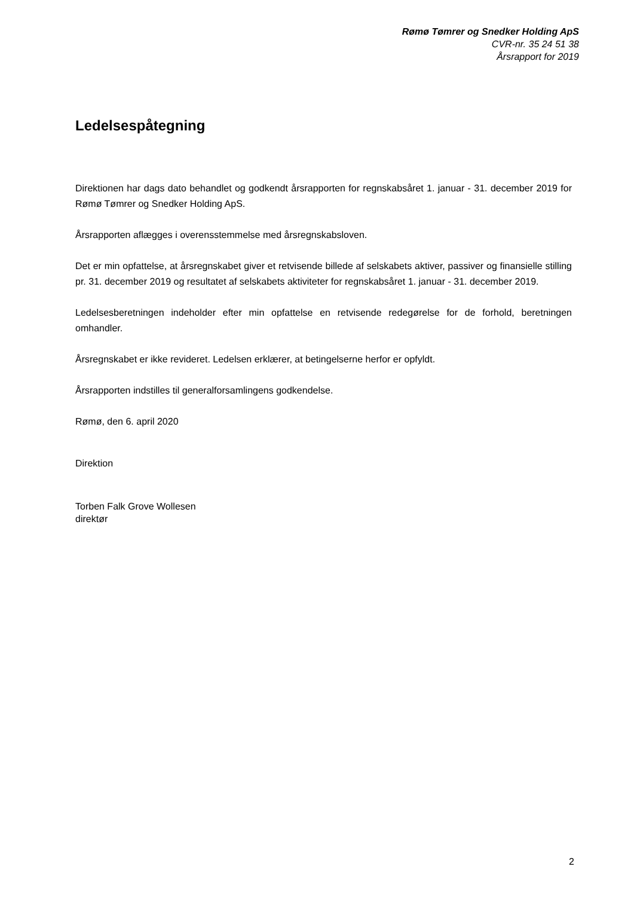Rømø Tømrer og Snedker Holding ApS
CVR-nr. 35 24 51 38
Årsrapport for 2019
Ledelsespåtegning
Direktionen har dags dato behandlet og godkendt årsrapporten for regnskabsåret 1. januar - 31. december 2019 for Rømø Tømrer og Snedker Holding ApS.
Årsrapporten aflægges i overensstemmelse med årsregnskabsloven.
Det er min opfattelse, at årsregnskabet giver et retvisende billede af selskabets aktiver, passiver og finan­sielle stilling pr. 31. december 2019 og resultatet af selskabets aktiviteter for regnskabsåret 1. januar - 31. december 2019.
Ledelsesberetningen indeholder efter min opfattelse en retvisende redegørelse for de forhold, beretningen omhandler.
Årsregnskabet er ikke revideret. Ledelsen erklærer, at betingelserne herfor er opfyldt.
Årsrapporten indstilles til generalforsamlingens godkendelse.
Rømø, den 6. april 2020
Direktion
Torben Falk Grove Wollesen
direktør
2